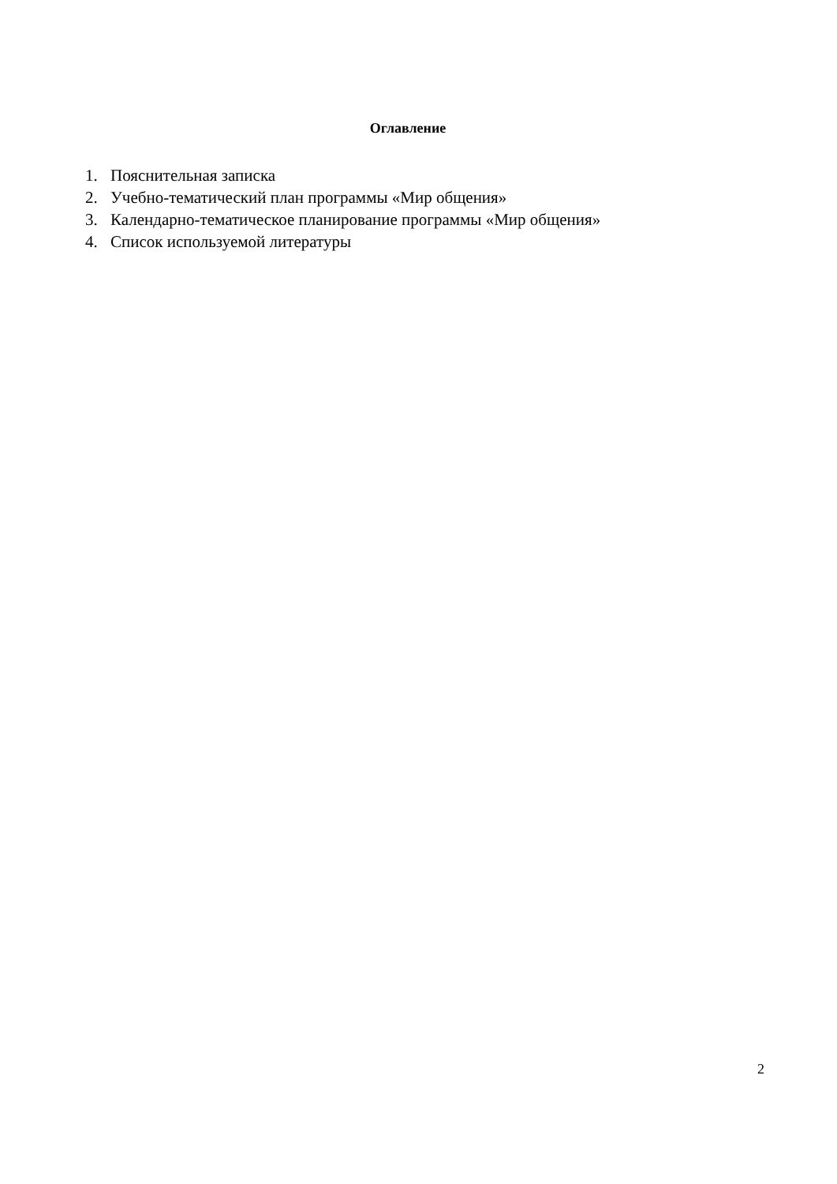Оглавление
1. Пояснительная записка
2. Учебно-тематический план программы «Мир общения»
3. Календарно-тематическое планирование программы «Мир общения»
4. Список используемой литературы
2